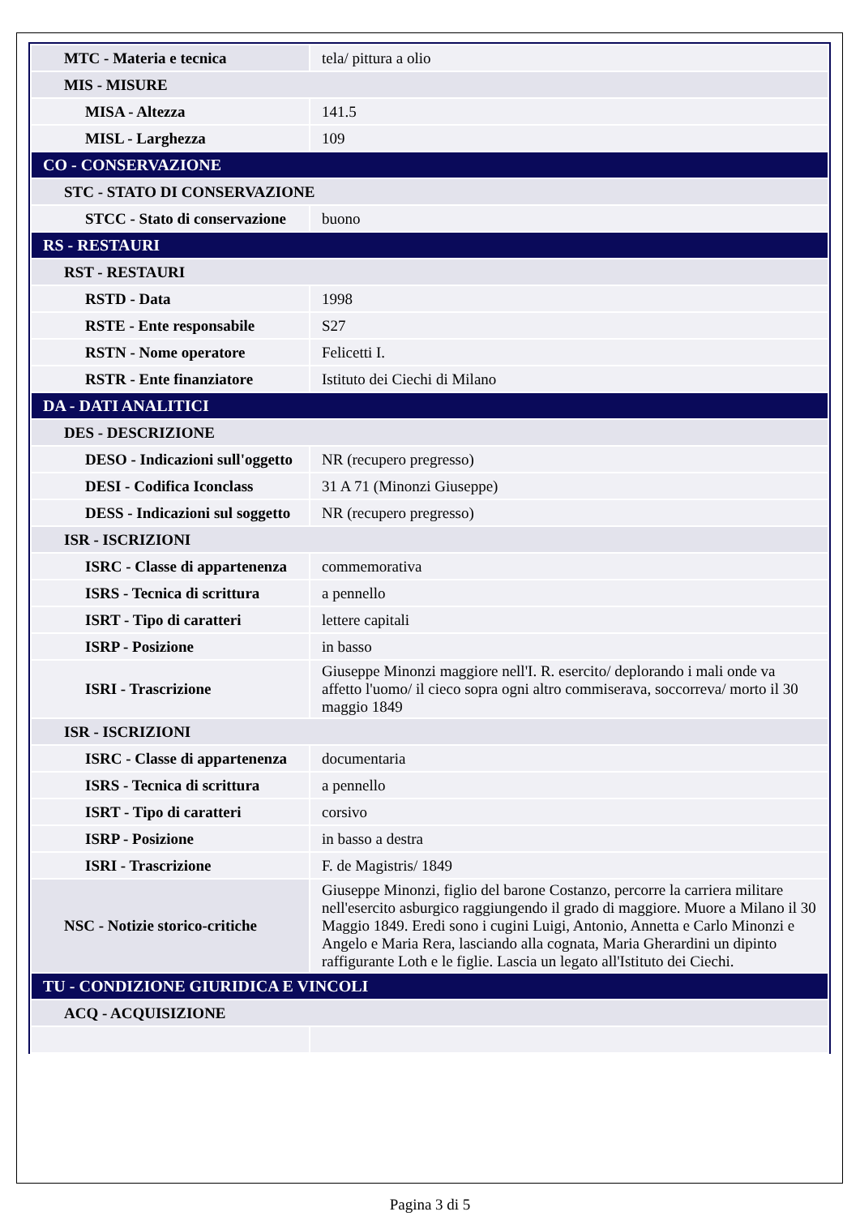| MTC - Materia e tecnica | tela/ pittura a olio |
| MIS - MISURE | |
| MISA - Altezza | 141.5 |
| MISL - Larghezza | 109 |
| CO - CONSERVAZIONE | |
| STC - STATO DI CONSERVAZIONE | |
| STCC - Stato di conservazione | buono |
| RS - RESTAURI | |
| RST - RESTAURI | |
| RSTD - Data | 1998 |
| RSTE - Ente responsabile | S27 |
| RSTN - Nome operatore | Felicetti I. |
| RSTR - Ente finanziatore | Istituto dei Ciechi di Milano |
| DA - DATI ANALITICI | |
| DES - DESCRIZIONE | |
| DESO - Indicazioni sull'oggetto | NR (recupero pregresso) |
| DESI - Codifica Iconclass | 31 A 71 (Minonzi Giuseppe) |
| DESS - Indicazioni sul soggetto | NR (recupero pregresso) |
| ISR - ISCRIZIONI | |
| ISRC - Classe di appartenenza | commemorativa |
| ISRS - Tecnica di scrittura | a pennello |
| ISRT - Tipo di caratteri | lettere capitali |
| ISRP - Posizione | in basso |
| ISRI - Trascrizione | Giuseppe Minonzi maggiore nell'I. R. esercito/ deplorando i mali onde va affetto l'uomo/ il cieco sopra ogni altro commiserava, soccorreva/ morto il 30 maggio 1849 |
| ISR - ISCRIZIONI | |
| ISRC - Classe di appartenenza | documentaria |
| ISRS - Tecnica di scrittura | a pennello |
| ISRT - Tipo di caratteri | corsivo |
| ISRP - Posizione | in basso a destra |
| ISRI - Trascrizione | F. de Magistris/ 1849 |
| NSC - Notizie storico-critiche | Giuseppe Minonzi, figlio del barone Costanzo, percorre la carriera militare nell'esercito asburgico raggiungendo il grado di maggiore. Muore a Milano il 30 Maggio 1849. Eredi sono i cugini Luigi, Antonio, Annetta e Carlo Minonzi e Angelo e Maria Rera, lasciando alla cognata, Maria Gherardini un dipinto raffigurante Loth e le figlie. Lascia un legato all'Istituto dei Ciechi. |
| TU - CONDIZIONE GIURIDICA E VINCOLI | |
| ACQ - ACQUISIZIONE | |
Pagina 3 di 5